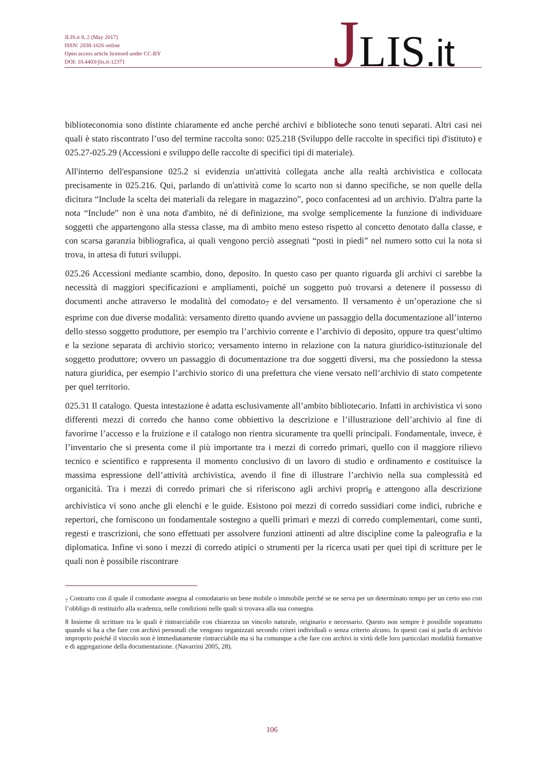JLIS.it 8, 2 (May 2017)
ISSN: 2038-1026 online
Open access article licensed under CC-BY
DOI: 10.4403/jlis.it-12371
JLIS.it
biblioteconomia sono distinte chiaramente ed anche perché archivi e biblioteche sono tenuti separati. Altri casi nei quali è stato riscontrato l’uso del termine raccolta sono: 025.218 (Sviluppo delle raccolte in specifici tipi d'istituto) e 025.27-025.29 (Accessioni e sviluppo delle raccolte di specifici tipi di materiale).
All'interno dell'espansione 025.2 si evidenzia un'attività collegata anche alla realtà archivistica e collocata precisamente in 025.216. Qui, parlando di un'attività come lo scarto non si danno specifiche, se non quelle della dicitura “Include la scelta dei materiali da relegare in magazzino”, poco confacentesi ad un archivio. D'altra parte la nota “Include” non è una nota d'ambito, né di definizione, ma svolge semplicemente la funzione di individuare soggetti che appartengono alla stessa classe, ma di ambito meno esteso rispetto al concetto denotato dalla classe, e con scarsa garanzia bibliografica, ai quali vengono perciò assegnati “posti in piedi” nel numero sotto cui la nota si trova, in attesa di futuri sviluppi.
025.26 Accessioni mediante scambio, dono, deposito. In questo caso per quanto riguarda gli archivi ci sarebbe la necessità di maggiori specificazioni e ampliamenti, poiché un soggetto può trovarsi a detenere il possesso di documenti anche attraverso le modalità del comodato<sub>7</sub> e del versamento. Il versamento è un’operazione che si esprime con due diverse modalità: versamento diretto quando avviene un passaggio della documentazione all’interno dello stesso soggetto produttore, per esempio tra l’archivio corrente e l’archivio di deposito, oppure tra quest’ultimo e la sezione separata di archivio storico; versamento interno in relazione con la natura giuridico-istituzionale del soggetto produttore; ovvero un passaggio di documentazione tra due soggetti diversi, ma che possiedono la stessa natura giuridica, per esempio l’archivio storico di una prefettura che viene versato nell’archivio di stato competente per quel territorio.
025.31 Il catalogo. Questa intestazione è adatta esclusivamente all’ambito bibliotecario. Infatti in archivistica vi sono differenti mezzi di corredo che hanno come obbiettivo la descrizione e l’illustrazione dell’archivio al fine di favorirne l’accesso e la fruizione e il catalogo non rientra sicuramente tra quelli principali. Fondamentale, invece, è l’inventario che si presenta come il più importante tra i mezzi di corredo primari, quello con il maggiore rilievo tecnico e scientifico e rappresenta il momento conclusivo di un lavoro di studio e ordinamento e costituisce la massima espressione dell’attività archivistica, avendo il fine di illustrare l’archivio nella sua complessità ed organicità. Tra i mezzi di corredo primari che si riferiscono agli archivi propri<sub>8</sub> e attengono alla descrizione archivistica vi sono anche gli elenchi e le guide. Esistono poi mezzi di corredo sussidiari come indici, rubriche e repertori, che forniscono un fondamentale sostegno a quelli primari e mezzi di corredo complementari, come sunti, regesti e trascrizioni, che sono effettuati per assolvere funzioni attinenti ad altre discipline come la paleografia e la diplomatica. Infine vi sono i mezzi di corredo atipici o strumenti per la ricerca usati per quei tipi di scritture per le quali non è possibile riscontrare
<sub>7</sub> Contratto con il quale il comodante assegna al comodatario un bene mobile o immobile perché se ne serva per un determinato tempo per un certo uso con l’obbligo di restituirlo alla scadenza, nelle condizioni nelle quali si trovava alla sua consegna.
8 Insieme di scritture tra le quali è rintracciabile con chiarezza un vincolo naturale, originario e necessario. Questo non sempre è possibile soprattutto quando si ha a che fare con archivi personali che vengono organizzati secondo criteri individuali o senza criterio alcuno. In questi casi si parla di archivio improprio poiché il vincolo non è immediatamente rintracciabile ma si ha comunque a che fare con archivi in virtù delle loro particolari modalità formative e di aggregazione della documentazione. (Navarrini 2005, 28).
106